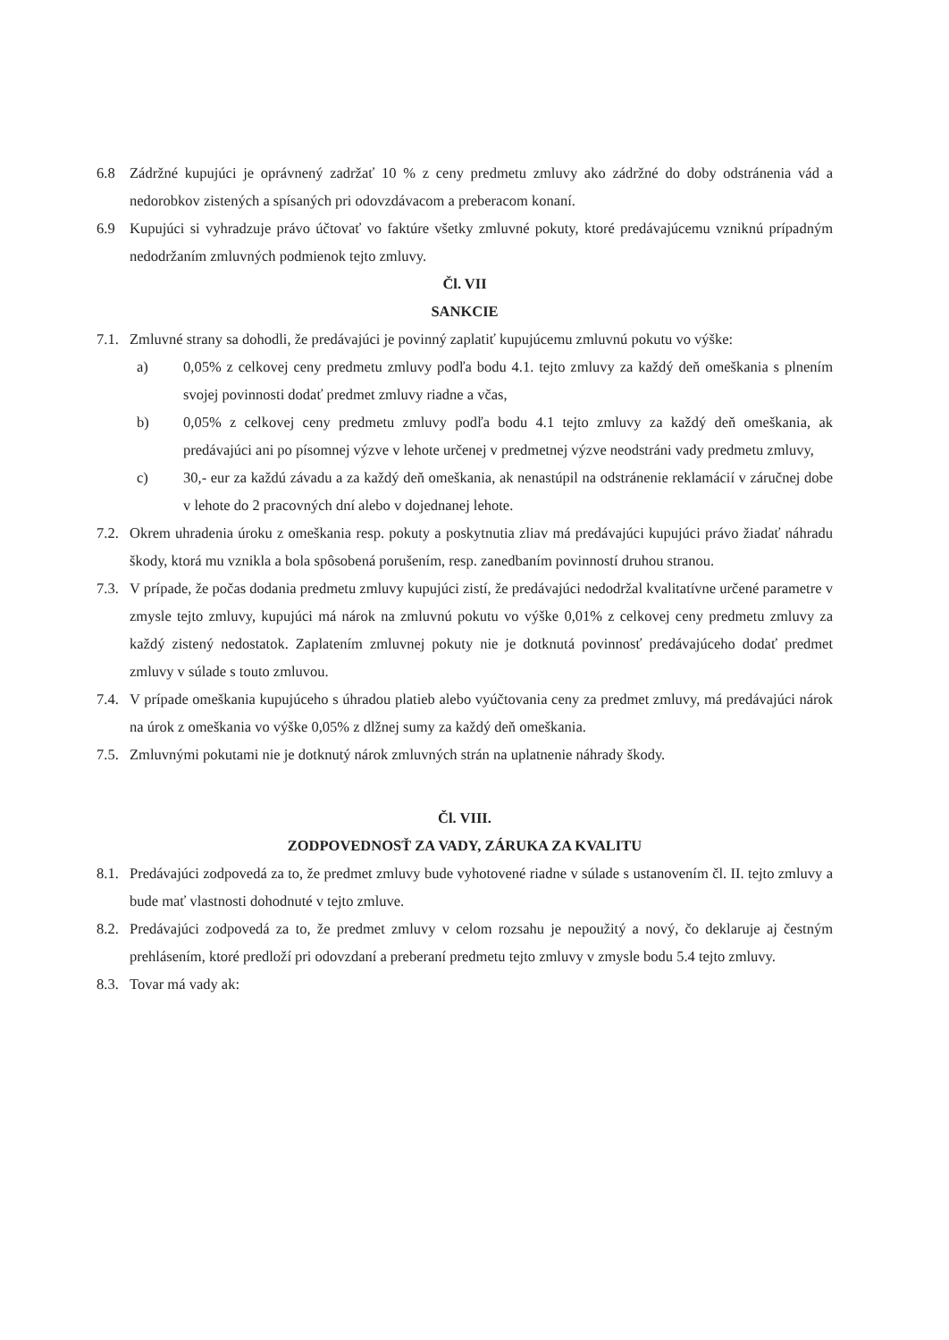6.8 Zádržné kupujúci je oprávnený zadržať 10 % z ceny predmetu zmluvy ako zádržné do doby odstránenia vád a nedorobkov zistených a spísaných pri odovzdávacom a preberacom konaní.
6.9 Kupujúci si vyhradzuje právo účtovať vo faktúre všetky zmluvné pokuty, ktoré predávajúcemu vzniknú prípadným nedodržaním zmluvných podmienok tejto zmluvy.
Čl. VII
SANKCIE
7.1. Zmluvné strany sa dohodli, že predávajúci je povinný zaplatiť kupujúcemu zmluvnú pokutu vo výške:
a) 0,05% z celkovej ceny predmetu zmluvy podľa bodu 4.1. tejto zmluvy za každý deň omeškania s plnením svojej povinnosti dodať predmet zmluvy riadne a včas,
b) 0,05% z celkovej ceny predmetu zmluvy podľa bodu 4.1 tejto zmluvy za každý deň omeškania, ak predávajúci ani po písomnej výzve v lehote určenej v predmetnej výzve neodstráni vady predmetu zmluvy,
c) 30,- eur za každú závadu a za každý deň omeškania, ak nenastúpil na odstránenie reklamácií v záručnej dobe v lehote do 2 pracovných dní alebo v dojednanej lehote.
7.2. Okrem uhradenia úroku z omeškania resp. pokuty a poskytnutia zliav má predávajúci kupujúci právo žiadať náhradu škody, ktorá mu vznikla a bola spôsobená porušením, resp. zanedbaním povinností druhou stranou.
7.3. V prípade, že počas dodania predmetu zmluvy kupujúci zistí, že predávajúci nedodržal kvalitatívne určené parametre v zmysle tejto zmluvy, kupujúci má nárok na zmluvnú pokutu vo výške 0,01% z celkovej ceny predmetu zmluvy za každý zistený nedostatok. Zaplatením zmluvnej pokuty nie je dotknutá povinnosť predávajúceho dodať predmet zmluvy v súlade s touto zmluvou.
7.4. V prípade omeškania kupujúceho s úhradou platieb alebo vyúčtovania ceny za predmet zmluvy, má predávajúci nárok na úrok z omeškania vo výške 0,05% z dlžnej sumy za každý deň omeškania.
7.5. Zmluvnými pokutami nie je dotknutý nárok zmluvných strán na uplatnenie náhrady škody.
Čl. VIII.
ZODPOVEDNOSŤ ZA VADY, ZÁRUKA ZA KVALITU
8.1. Predávajúci zodpovedá za to, že predmet zmluvy bude vyhotovené riadne v súlade s ustanovením čl. II. tejto zmluvy a bude mať vlastnosti dohodnuté v tejto zmluve.
8.2. Predávajúci zodpovedá za to, že predmet zmluvy v celom rozsahu je nepoužitý a nový, čo deklaruje aj čestným prehlásením, ktoré predloží pri odovzdaní a preberaní predmetu tejto zmluvy v zmysle bodu 5.4 tejto zmluvy.
8.3. Tovar má vady ak: